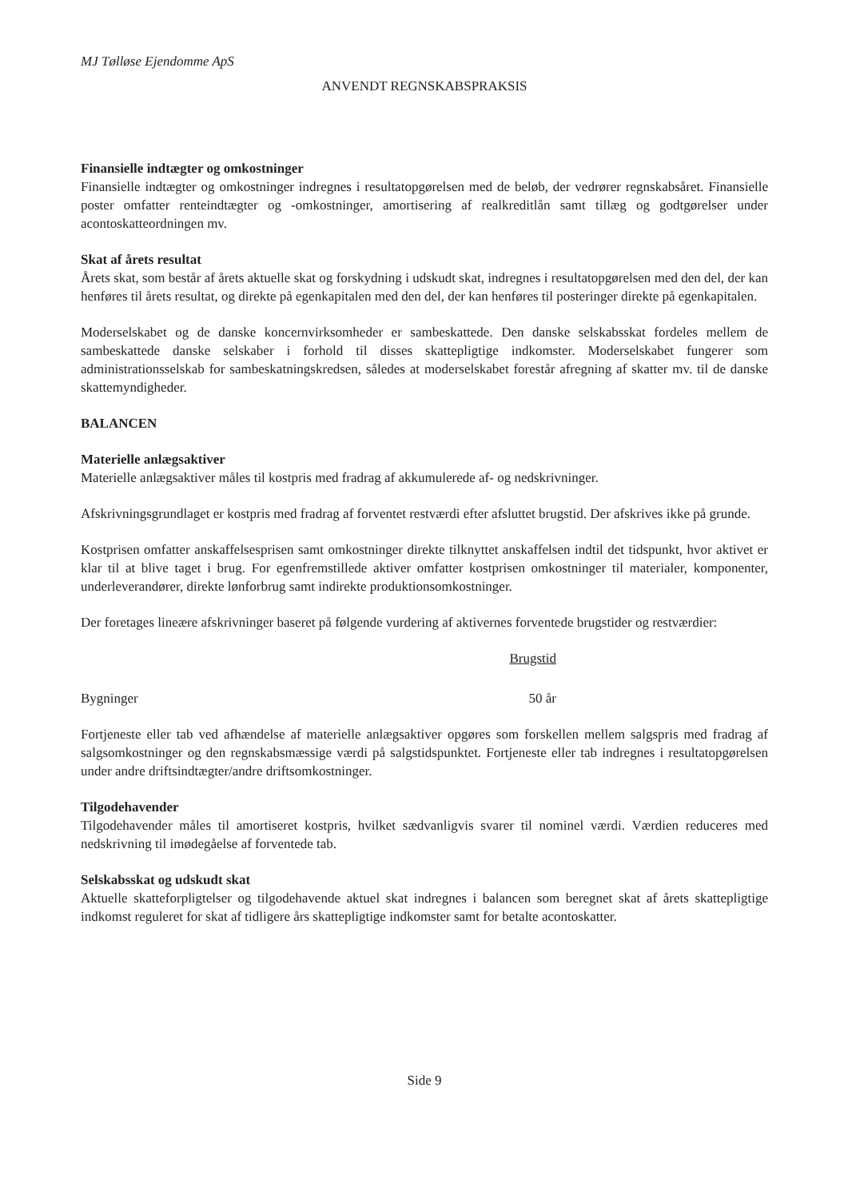MJ Tølløse Ejendomme ApS
ANVENDT REGNSKABSPRAKSIS
Finansielle indtægter og omkostninger
Finansielle indtægter og omkostninger indregnes i resultatopgørelsen med de beløb, der vedrører regnskabsåret. Finansielle poster omfatter renteindtægter og -omkostninger, amortisering af realkreditlån samt tillæg og godtgørelser under acontoskatteordningen mv.
Skat af årets resultat
Årets skat, som består af årets aktuelle skat og forskydning i udskudt skat, indregnes i resultatopgørelsen med den del, der kan henføres til årets resultat, og direkte på egenkapitalen med den del, der kan henføres til posteringer direkte på egenkapitalen.
Moderselskabet og de danske koncernvirksomheder er sambeskattede. Den danske selskabsskat fordeles mellem de sambeskattede danske selskaber i forhold til disses skattepligtige indkomster. Moderselskabet fungerer som administrationsselskab for sambeskatningskredsen, således at moderselskabet forestår afregning af skatter mv. til de danske skattemyndigheder.
BALANCEN
Materielle anlægsaktiver
Materielle anlægsaktiver måles til kostpris med fradrag af akkumulerede af- og nedskrivninger.
Afskrivningsgrundlaget er kostpris med fradrag af forventet restværdi efter afsluttet brugstid. Der afskrives ikke på grunde.
Kostprisen omfatter anskaffelsesprisen samt omkostninger direkte tilknyttet anskaffelsen indtil det tidspunkt, hvor aktivet er klar til at blive taget i brug. For egenfremstillede aktiver omfatter kostprisen omkostninger til materialer, komponenter, underleverandører, direkte lønforbrug samt indirekte produktionsomkostninger.
Der foretages lineære afskrivninger baseret på følgende vurdering af aktivernes forventede brugstider og restværdier:
| | Brugstid | |
| --- | --- | --- |
| Bygninger | 50 år | |
Fortjeneste eller tab ved afhændelse af materielle anlægsaktiver opgøres som forskellen mellem salgspris med fradrag af salgsomkostninger og den regnskabsmæssige værdi på salgstidspunktet. Fortjeneste eller tab indregnes i resultatopgørelsen under andre driftsindtægter/andre driftsomkostninger.
Tilgodehavender
Tilgodehavender måles til amortiseret kostpris, hvilket sædvanligvis svarer til nominel værdi. Værdien reduceres med nedskrivning til imødegåelse af forventede tab.
Selskabsskat og udskudt skat
Aktuelle skatteforpligtelser og tilgodehavende aktuel skat indregnes i balancen som beregnet skat af årets skattepligtige indkomst reguleret for skat af tidligere års skattepligtige indkomster samt for betalte acontoskatter.
Side 9